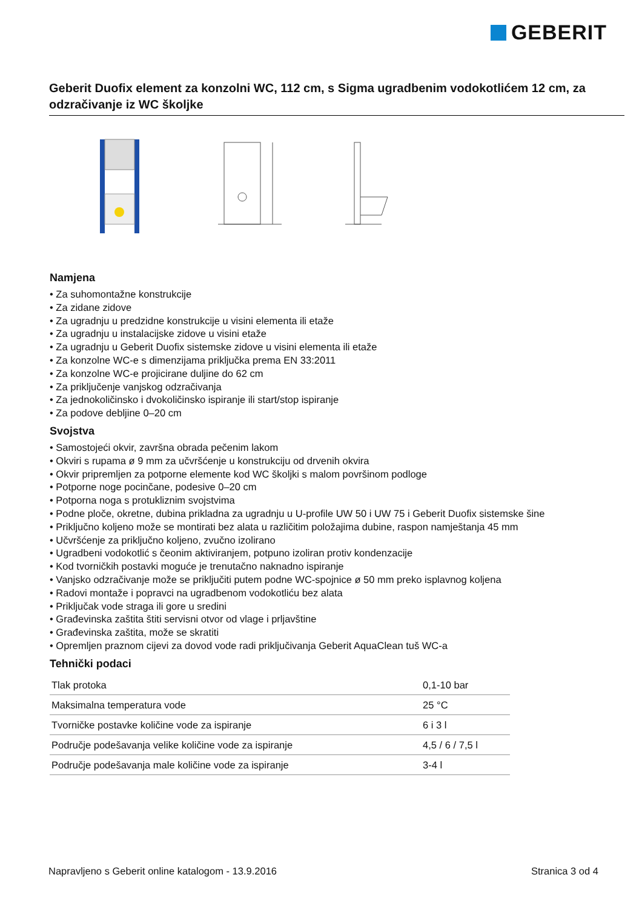GEBERIT
Geberit Duofix element za konzolni WC, 112 cm, s Sigma ugradbenim vodokotlićem 12 cm, za odzračivanje iz WC školjke
Namjena
• Za suhomontažne konstrukcije
• Za zidane zidove
• Za ugradnju u predzidne konstrukcije u visini elementa ili etaže
• Za ugradnju u instalacijske zidove u visini etaže
• Za ugradnju u Geberit Duofix sistemske zidove u visini elementa ili etaže
• Za konzolne WC-e s dimenzijama priključka prema EN 33:2011
• Za konzolne WC-e projicirane duljine do 62 cm
• Za priključenje vanjskog odzračivanja
• Za jednokoličinsko i dvokoličinsko ispiranje ili start/stop ispiranje
• Za podove debljine 0–20 cm
Svojstva
• Samostojeći okvir, završna obrada pečenim lakom
• Okviri s rupama ø 9 mm za učvršćenje u konstrukciju od drvenih okvira
• Okvir pripremljen za potporne elemente kod WC školjki s malom površinom podloge
• Potporne noge pocinčane, podesive 0–20 cm
• Potporna noga s protukliznim svojstvima
• Podne ploče, okretne, dubina prikladna za ugradnju u U-profile UW 50 i UW 75 i Geberit Duofix sistemske šine
• Priključno koljeno može se montirati bez alata u različitim položajima dubine, raspon namještanja 45 mm
• Učvršćenje za priključno koljeno, zvučno izolirano
• Ugradbeni vodokotlić s čeonim aktiviranjem, potpuno izoliran protiv kondenzacije
• Kod tvorničkih postavki moguće je trenutačno naknadno ispiranje
• Vanjsko odzračivanje može se priključiti putem podne WC-spojnice ø 50 mm preko isplavnog koljena
• Radovi montaže i popravci na ugradbenom vodokotliću bez alata
• Priključak vode straga ili gore u sredini
• Građevinska zaštita štiti servisni otvor od vlage i prljavštine
• Građevinska zaštita, može se skratiti
• Opremljen praznom cijevi za dovod vode radi priključivanja Geberit AquaClean tuš WC-a
Tehnički podaci
| Tlak protoka | 0,1-10 bar |
| Maksimalna temperatura vode | 25 °C |
| Tvorničke postavke količine vode za ispiranje | 6 i 3 l |
| Područje podešavanja velike količine vode za ispiranje | 4,5 / 6 / 7,5 l |
| Područje podešavanja male količine vode za ispiranje | 3-4 l |
Napravljeno s Geberit online katalogom - 13.9.2016 Stranica 3 od 4